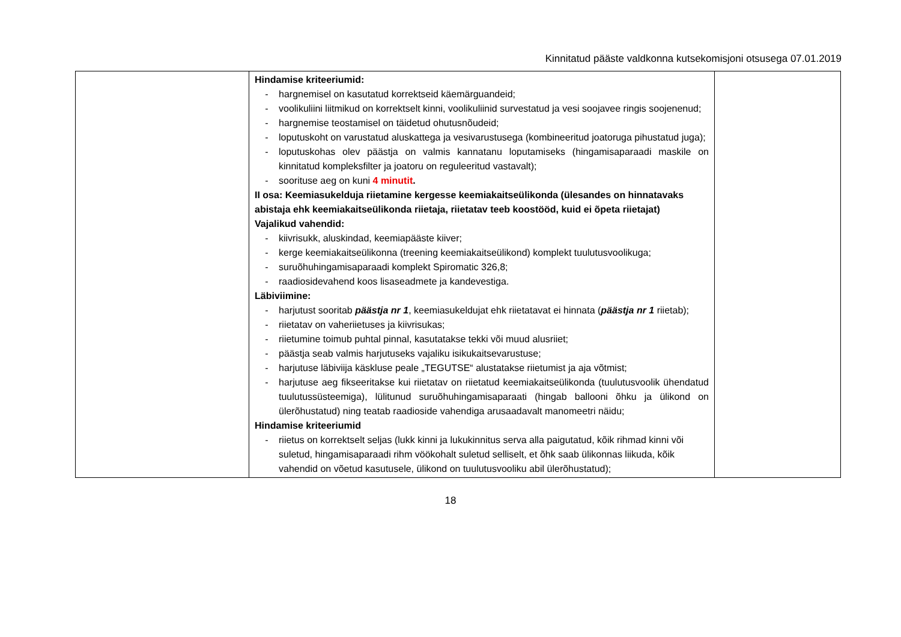Kinnitatud pääste valdkonna kutsekomisjoni otsusega 07.01.2019
| | Hindamise kriteeriumid: - hargnemisel on kasutatud korrektseid käemärguandeid; - voolikuliini liitmikud on korrektselt kinni, voolikuliinid survestatud ja vesi soojavee ringis soojenenud; - hargnemise teostamisel on täidetud ohutusnõudeid; - loputuskoht on varustatud aluskattega ja vesivarustusega (kombineeritud joatoruga pihustatud juga); - loputuskohas olev päästja on valmis kannatanu loputamiseks (hingamisaparaadi maskile on kinnitatud kompleksfilter ja joatoru on reguleeritud vastavalt); - soorituse aeg on kuni 4 minutit . II osa: Keemiasukelduja riietamine kergesse keemiakaitseülikonda (ülesandes on hinnatavaks abistaja ehk keemiakaitseülikonda riietaja, riietatav teeb koostööd, kuid ei õpeta riietajat) Vajalikud vahendid: - kiivrisukk, aluskindad, keemiapääste kiiver; - kerge keemiakaitseülikonna (treening keemiakaitseülikond) komplekt tuulutusvoolikuga; - suruõhuhingamisaparaadi komplekt Spiromatic 326,8; - raadiosidevahend koos lisaseadmete ja kandevestiga. Läbiviimine: - harjutust sooritab päästja nr 1 , keemiasukeldujat ehk riietatavat ei hinnata ( päästja nr 1 riietab); - riietatav on vaheriietuses ja kiivrisukas; - riietumine toimub puhtal pinnal, kasutatakse tekki või muud alusriiet; - päästja seab valmis harjutuseks vajaliku isikukaitsevarustuse; - harjutuse läbiviija käskluse peale „TEGUTSE“ alustatakse riietumist ja aja võtmist; - harjutuse aeg fikseeritakse kui riietatav on riietatud keemiakaitseülikonda (tuulutusvoolik ühendatud tuulutussüsteemiga), lülitunud suruõhuhingamisaparaati (hingab ballooni õhku ja ülikond on ülerõhustatud) ning teatab raadioside vahendiga arusaadavalt manomeetri näidu; Hindamise kriteeriumid - riietus on korrektselt seljas (lukk kinni ja lukukinnitus serva alla paigutatud, kõik rihmad kinni või suletud, hingamisaparaadi rihm vöökohalt suletud selliselt, et õhk saab ülikonnas liikuda, kõik vahendid on võetud kasutusele, ülikond on tuulutusvooliku abil ülerõhustatud); | |
18